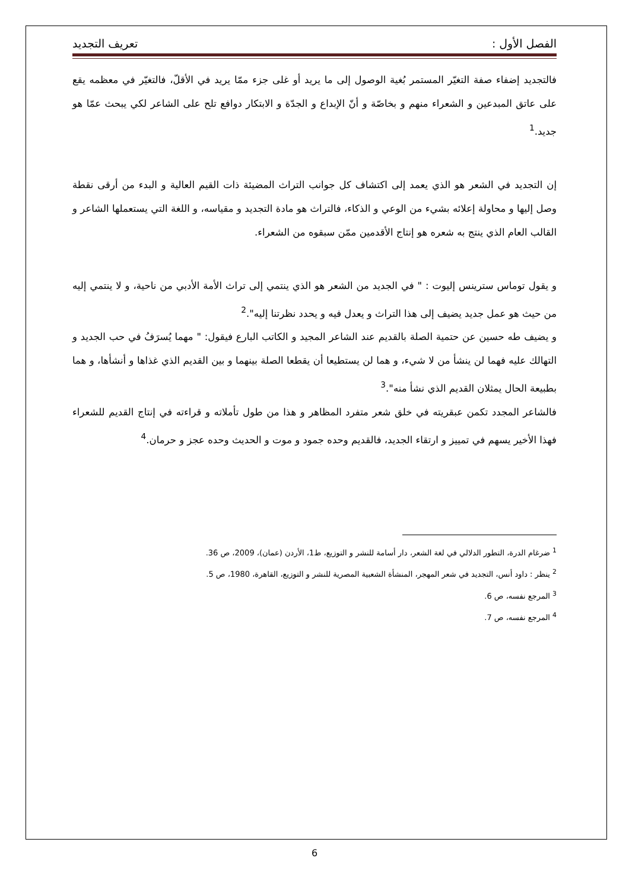الفصل الأول : تعريف التجديد
فالتجديد إضفاء صفة التغيّر المستمر بُغية الوصول إلى ما يريد أو غلى جزء ممّا يريد في الأقلّ، فالتغيّر في معظمه يقع على عاتق المبدعين و الشعراء منهم و بخاصّة و أنّ الإبداع و الجدّة و الابتكار دوافع تلح على الشاعر لكي يبحث عمّا هو جديد.<sup>1</sup>
إن التجديد في الشعر هو الذي يعمد إلى اكتشاف كل جوانب التراث المضيئة ذات القيم العالية و البدء من أرقى نقطة وصل إليها و محاولة إعلائه بشيء من الوعي و الذكاء، فالتراث هو مادة التجديد و مقياسه، و اللغة التي يستعملها الشاعر و القالب العام الذي ينتج به شعره هو إنتاج الأقدمين ممّن سبقوه من الشعراء.
و يقول توماس سترينس إليوت : " في الجديد من الشعر هو الذي ينتمي إلى تراث الأمة الأدبي من ناحية، و لا ينتمي إليه من حيث هو عمل جديد يضيف إلى هذا التراث و يعدل فيه و يحدد نظرتنا إليه".<sup>2</sup>
و يضيف طه حسين عن حتمية الصلة بالقديم عند الشاعر المجيد و الكاتب البارع فيقول: " مهما يُسرَفُ في حب الجديد و التهالك عليه فهما لن ينشأ من لا شيء، و هما لن يستطيعا أن يقطعا الصلة بينهما و بين القديم الذي غذاها و أنشأها، و هما بطبيعة الحال يمثلان القديم الذي نشأ منه".<sup>3</sup>
فالشاعر المجدد تكمن عبقريته في خلق شعر متفرد المظاهر و هذا من طول تأملاته و قراءته في إنتاج القديم للشعراء فهذا الأخير يسهم في تمييز و ارتقاء الجديد، فالقديم وحده جمود و موت و الحديث وحده عجز و حرمان.<sup>4</sup>
<sup>1</sup> ضرغام الدرة، التطور الدلالي في لغة الشعر، دار أسامة للنشر و التوزيع، ط1، الأردن (عمان)، 2009، ص 36.
<sup>2</sup> ينظر : داود أنس، التجديد في شعر المهجر، المنشأة الشعبية المصرية للنشر و التوزيع، القاهرة، 1980، ص 5.
<sup>3</sup> المرجع نفسه، ص 6.
<sup>4</sup> المرجع نفسه، ص 7.
6